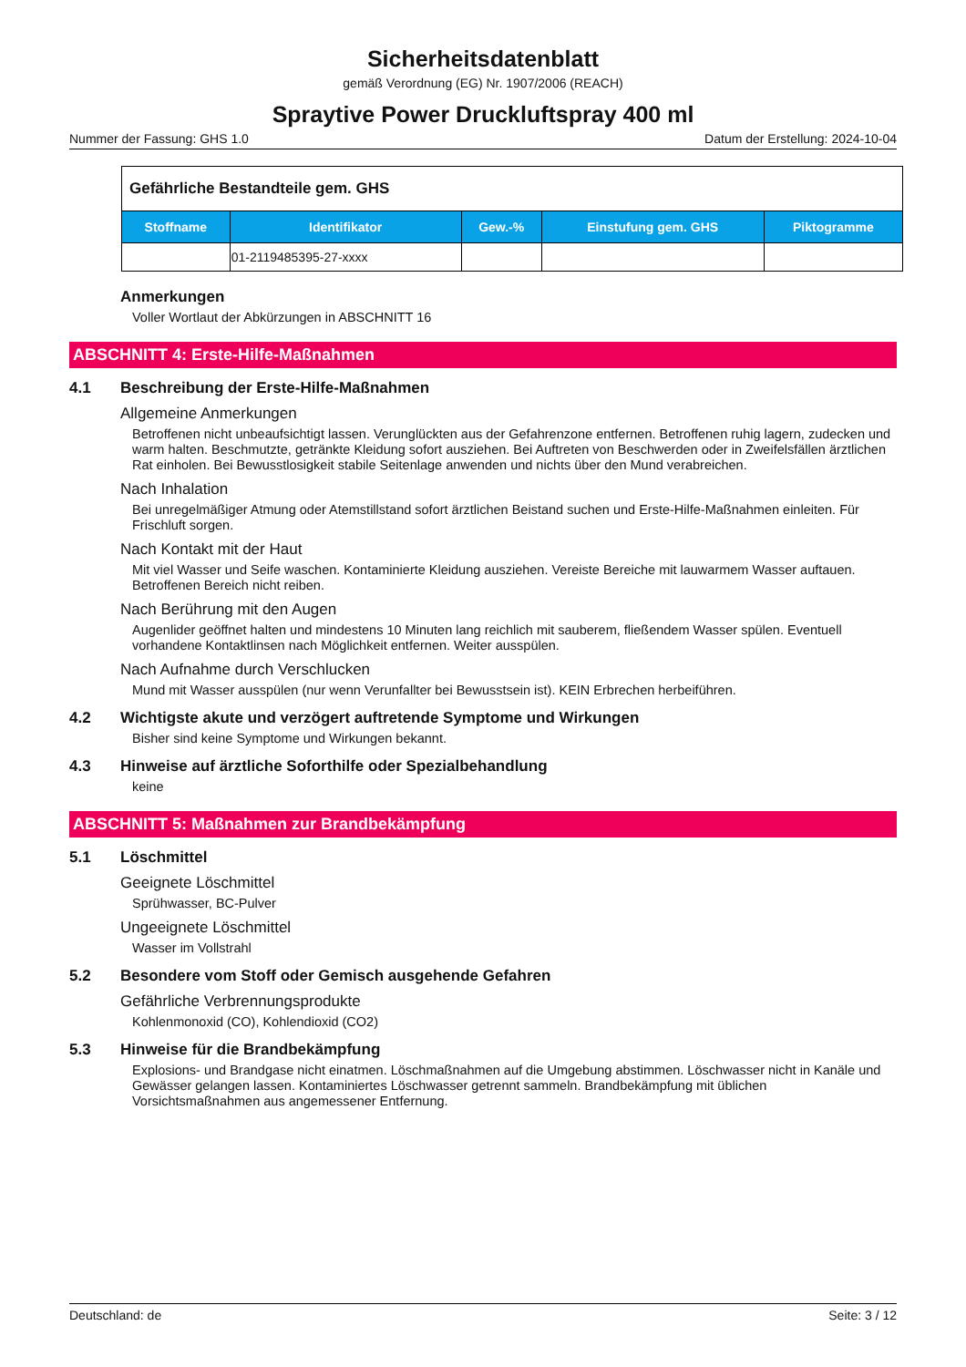Sicherheitsdatenblatt
gemäß Verordnung (EG) Nr. 1907/2006 (REACH)
Spraytive Power Druckluftspray 400 ml
Nummer der Fassung: GHS 1.0 Datum der Erstellung: 2024-10-04
| Gefährliche Bestandteile gem. GHS | | | | |
| --- | --- | --- | --- | --- |
| Stoffname | Identifikator | Gew.-% | Einstufung gem. GHS | Piktogramme |
| | 01-2119485395-27-xxxx | | | |
Anmerkungen
Voller Wortlaut der Abkürzungen in ABSCHNITT 16
ABSCHNITT 4: Erste-Hilfe-Maßnahmen
4.1 Beschreibung der Erste-Hilfe-Maßnahmen
Allgemeine Anmerkungen
Betroffenen nicht unbeaufsichtigt lassen. Verunglückten aus der Gefahrenzone entfernen. Betroffenen ruhig lagern, zudecken und warm halten. Beschmutzte, getränkte Kleidung sofort ausziehen. Bei Auftreten von Beschwerden oder in Zweifelsfällen ärztlichen Rat einholen. Bei Bewusstlosigkeit stabile Seitenlage anwenden und nichts über den Mund verabreichen.
Nach Inhalation
Bei unregelmäßiger Atmung oder Atemstillstand sofort ärztlichen Beistand suchen und Erste-Hilfe-Maßnahmen einleiten. Für Frischluft sorgen.
Nach Kontakt mit der Haut
Mit viel Wasser und Seife waschen. Kontaminierte Kleidung ausziehen. Vereiste Bereiche mit lauwarmem Wasser auftauen. Betroffenen Bereich nicht reiben.
Nach Berührung mit den Augen
Augenlider geöffnet halten und mindestens 10 Minuten lang reichlich mit sauberem, fließendem Wasser spülen. Eventuell vorhandene Kontaktlinsen nach Möglichkeit entfernen. Weiter ausspülen.
Nach Aufnahme durch Verschlucken
Mund mit Wasser ausspülen (nur wenn Verunfallter bei Bewusstsein ist). KEIN Erbrechen herbeiführen.
4.2 Wichtigste akute und verzögert auftretende Symptome und Wirkungen
Bisher sind keine Symptome und Wirkungen bekannt.
4.3 Hinweise auf ärztliche Soforthilfe oder Spezialbehandlung
keine
ABSCHNITT 5: Maßnahmen zur Brandbekämpfung
5.1 Löschmittel
Geeignete Löschmittel
Sprühwasser, BC-Pulver
Ungeeignete Löschmittel
Wasser im Vollstrahl
5.2 Besondere vom Stoff oder Gemisch ausgehende Gefahren
Gefährliche Verbrennungsprodukte
Kohlenmonoxid (CO), Kohlendioxid (CO2)
5.3 Hinweise für die Brandbekämpfung
Explosions- und Brandgase nicht einatmen. Löschmaßnahmen auf die Umgebung abstimmen. Löschwasser nicht in Kanäle und Gewässer gelangen lassen. Kontaminiertes Löschwasser getrennt sammeln. Brandbekämpfung mit üblichen Vorsichtsmaßnahmen aus angemessener Entfernung.
Deutschland: de Seite: 3 / 12